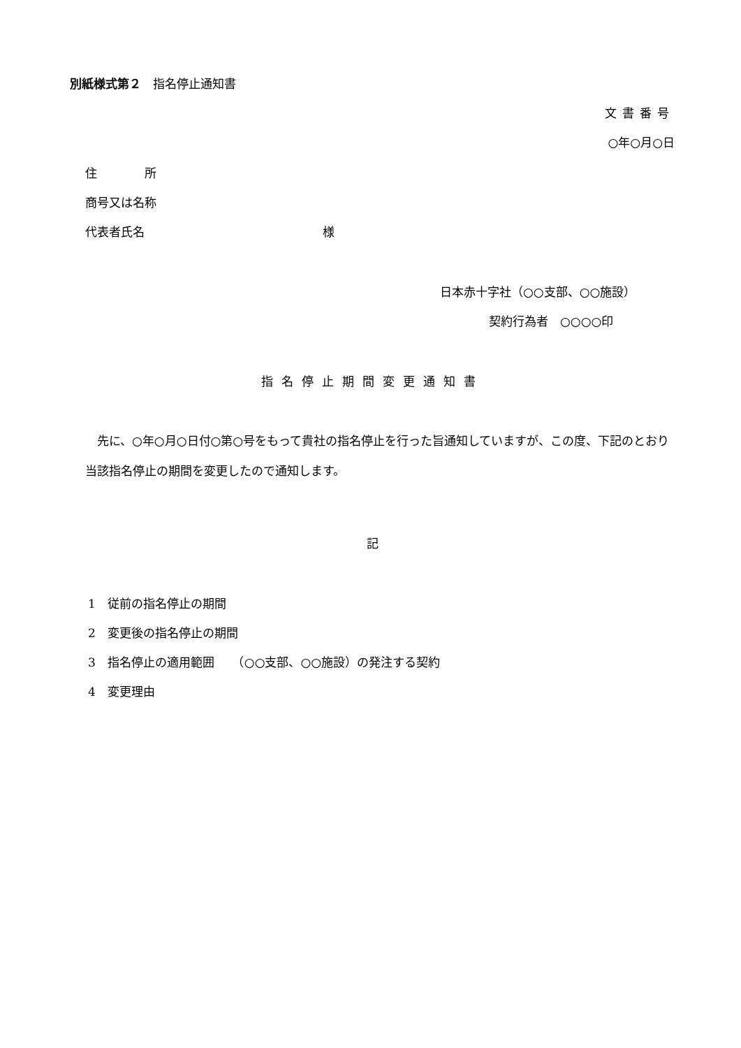別紙様式第２　指名停止通知書
文書番号
○年○月○日
住　　　　所
商号又は名称
代表者氏名　　　　　　　　　　　　　　　様
日本赤十字社（○○支部、○○施設）
契約行為者　○○○○印
指名停止期間変更通知書
先に、○年○月○日付○第○号をもって貴社の指名停止を行った旨通知していますが、この度、下記のとおり当該指名停止の期間を変更したので通知します。
記
1　従前の指名停止の期間
2　変更後の指名停止の期間
3　指名停止の適用範囲　　（○○支部、○○施設）の発注する契約
4　変更理由